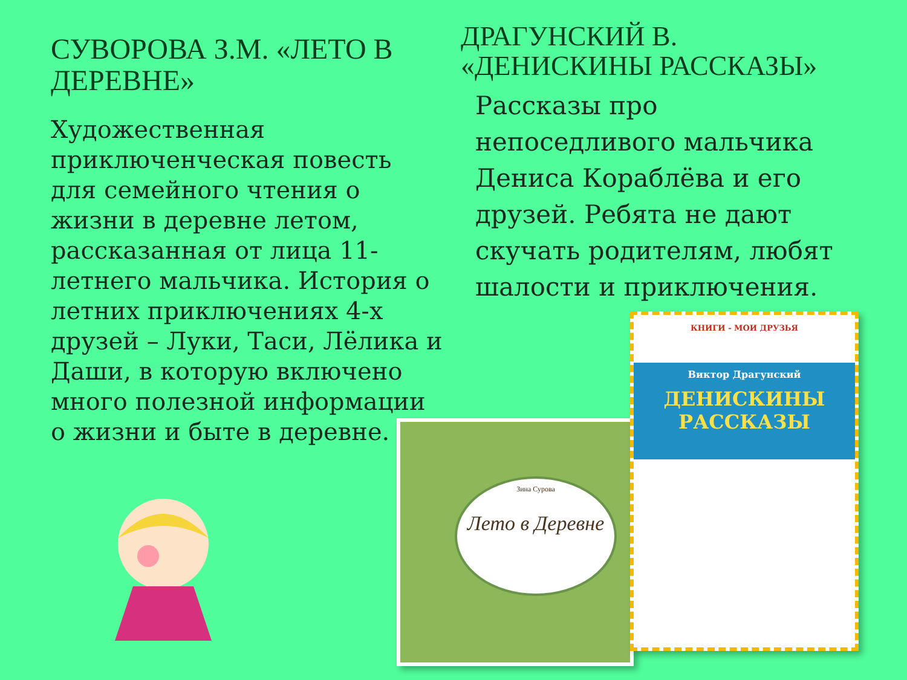СУВОРОВА З.М. «ЛЕТО В ДЕРЕВНЕ»
Художественная приключенческая повесть для семейного чтения о жизни в деревне летом, рассказанная от лица 11-летнего мальчика. История о летних приключениях 4-х друзей – Луки, Таси, Лёлика и Даши, в которую включено много полезной информации о жизни и быте в деревне.
ДРАГУНСКИЙ В. «ДЕНИСКИНЫ РАССКАЗЫ»
Рассказы про непоседливого мальчика Дениса Кораблёва и его друзей. Ребята не дают скучать родителям, любят шалости и приключения.
Зина Сурова
Лето в Деревне
КНИГИ - МОИ ДРУЗЬЯ
Виктор Драгунский
ДЕНИСКИНЫ
РАССКАЗЫ